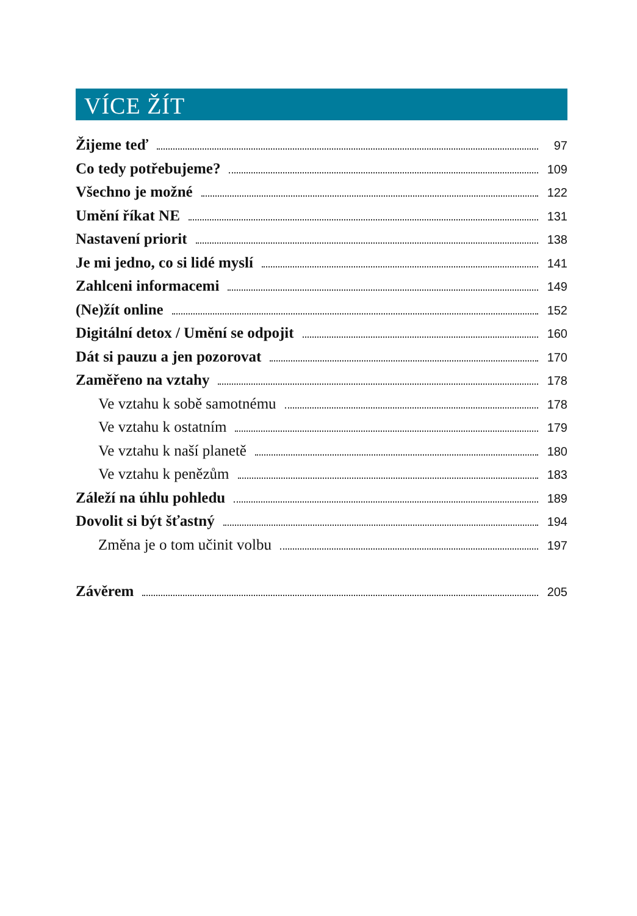VÍCE ŽÍT
Žijeme teď 97
Co tedy potřebujeme? 109
Všechno je možné 122
Umění říkat NE 131
Nastavení priorit 138
Je mi jedno, co si lidé myslí 141
Zahlceni informacemi 149
(Ne)žít online 152
Digitální detox / Umění se odpojit 160
Dát si pauzu a jen pozorovat 170
Zaměřeno na vztahy 178
Ve vztahu k sobě samotnému 178
Ve vztahu k ostatním 179
Ve vztahu k naší planetě 180
Ve vztahu k penězům 183
Záleží na úhlu pohledu 189
Dovolit si být šťastný 194
Změna je o tom učinit volbu 197
Závěrem 205